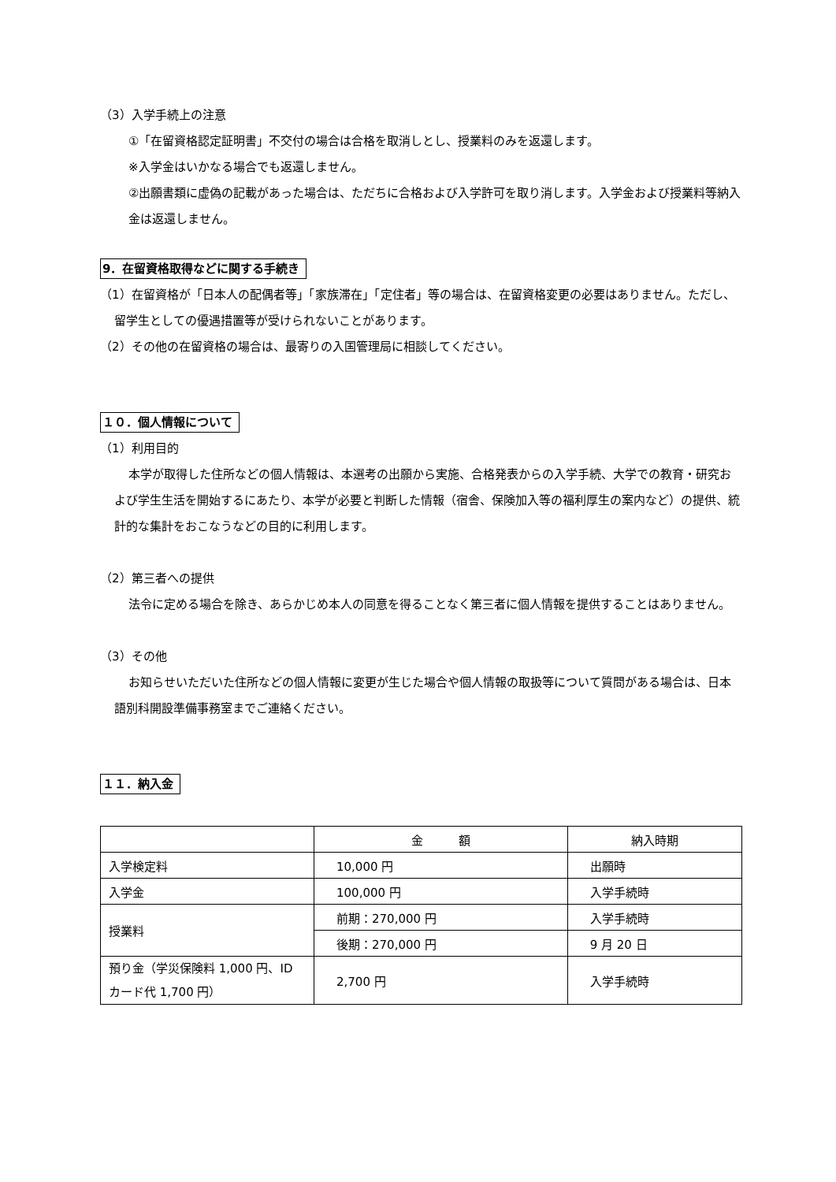（3）入学手続上の注意
①「在留資格認定証明書」不交付の場合は合格を取消しとし、授業料のみを返還します。
※入学金はいかなる場合でも返還しません。
②出願書類に虚偽の記載があった場合は、ただちに合格および入学許可を取り消します。入学金および授業料等納入金は返還しません。
9．在留資格取得などに関する手続き
（1）在留資格が「日本人の配偶者等」「家族滞在」「定住者」等の場合は、在留資格変更の必要はありません。ただし、留学生としての優遇措置等が受けられないことがあります。
（2）その他の在留資格の場合は、最寄りの入国管理局に相談してください。
１０．個人情報について
（1）利用目的
本学が取得した住所などの個人情報は、本選考の出願から実施、合格発表からの入学手続、大学での教育・研究および学生生活を開始するにあたり、本学が必要と判断した情報（宿舎、保険加入等の福利厚生の案内など）の提供、統計的な集計をおこなうなどの目的に利用します。
（2）第三者への提供
法令に定める場合を除き、あらかじめ本人の同意を得ることなく第三者に個人情報を提供することはありません。
（3）その他
お知らせいただいた住所などの個人情報に変更が生じた場合や個人情報の取扱等について質問がある場合は、日本語別科開設準備事務室までご連絡ください。
１１．納入金
| | 金 額 | 納入時期 |
| 入学検定料 | 10,000 円 | 出願時 |
| 入学金 | 100,000 円 | 入学手続時 |
| 授業料 | 前期：270,000 円 | 入学手続時 |
| | 後期：270,000 円 | 9 月 20 日 |
| 預り金（学災保険料 1,000 円、ID カード代 1,700 円） | 2,700 円 | 入学手続時 |